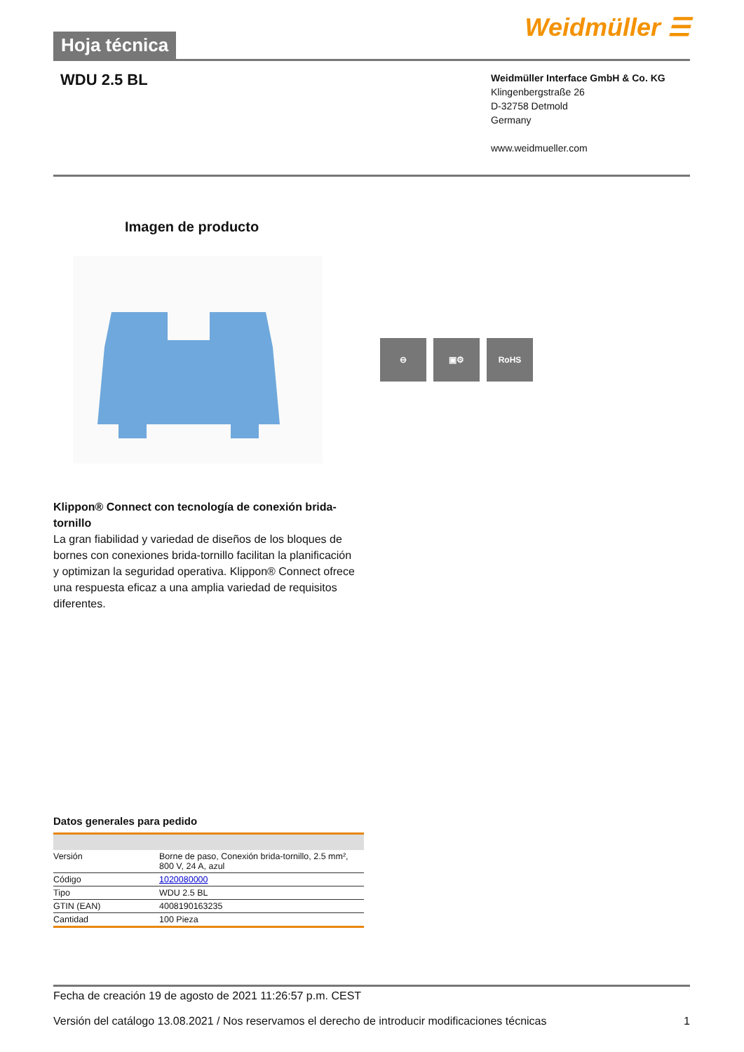Hoja técnica
Weidmüller ☰
WDU 2.5 BL
Weidmüller Interface GmbH & Co. KG
Klingenbergstraße 26
D-32758 Detmold
Germany
www.weidmueller.com
Imagen de producto
⊖ ▣⚙ RoHS
Klippon® Connect con tecnología de conexión brida-tornillo
La gran fiabilidad y variedad de diseños de los bloques de bornes con conexiones brida-tornillo facilitan la planificación y optimizan la seguridad operativa. Klippon® Connect ofrece una respuesta eficaz a una amplia variedad de requisitos diferentes.
Datos generales para pedido
| Versión | Borne de paso, Conexión brida-tornillo, 2.5 mm², 800 V, 24 A, azul |
| Código | 1020080000 |
| Tipo | WDU 2.5 BL |
| GTIN (EAN) | 4008190163235 |
| Cantidad | 100 Pieza |
Fecha de creación 19 de agosto de 2021 11:26:57 p.m. CEST
Versión del catálogo 13.08.2021 / Nos reservamos el derecho de introducir modificaciones técnicas 1